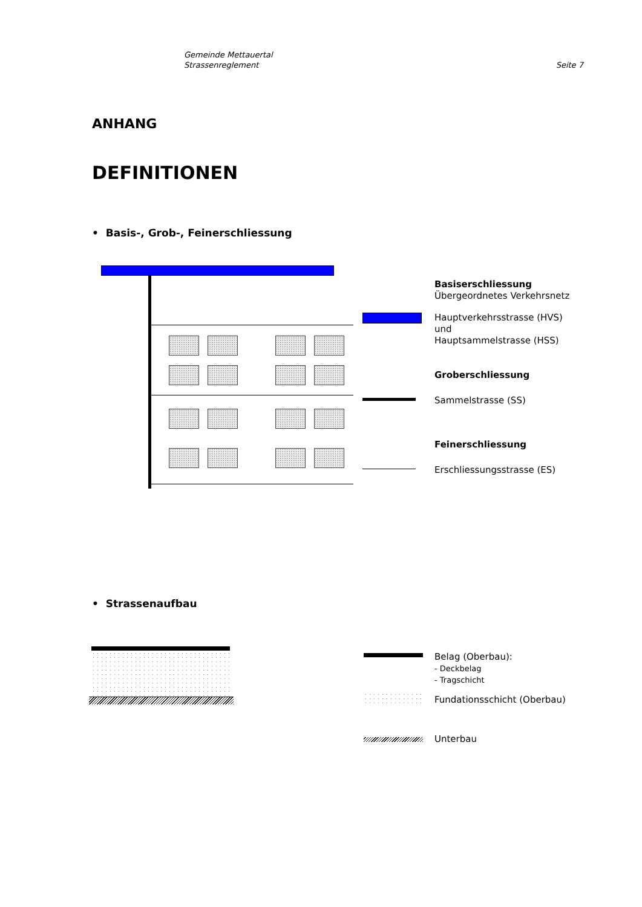Gemeinde Mettauertal
Strassenreglement
Seite 7
ANHANG
DEFINITIONEN
• Basis-, Grob-, Feinerschliessung
Basiserschliessung
Übergeordnetes Verkehrsnetz
Hauptverkehrsstrasse (HVS)
und
Hauptsammelstrasse (HSS)
Groberschliessung
Sammelstrasse (SS)
Feinerschliessung
Erschliessungsstrasse (ES)
• Strassenaufbau
Belag (Oberbau):
- Deckbelag
- Tragschicht
Fundationsschicht (Oberbau)
Unterbau